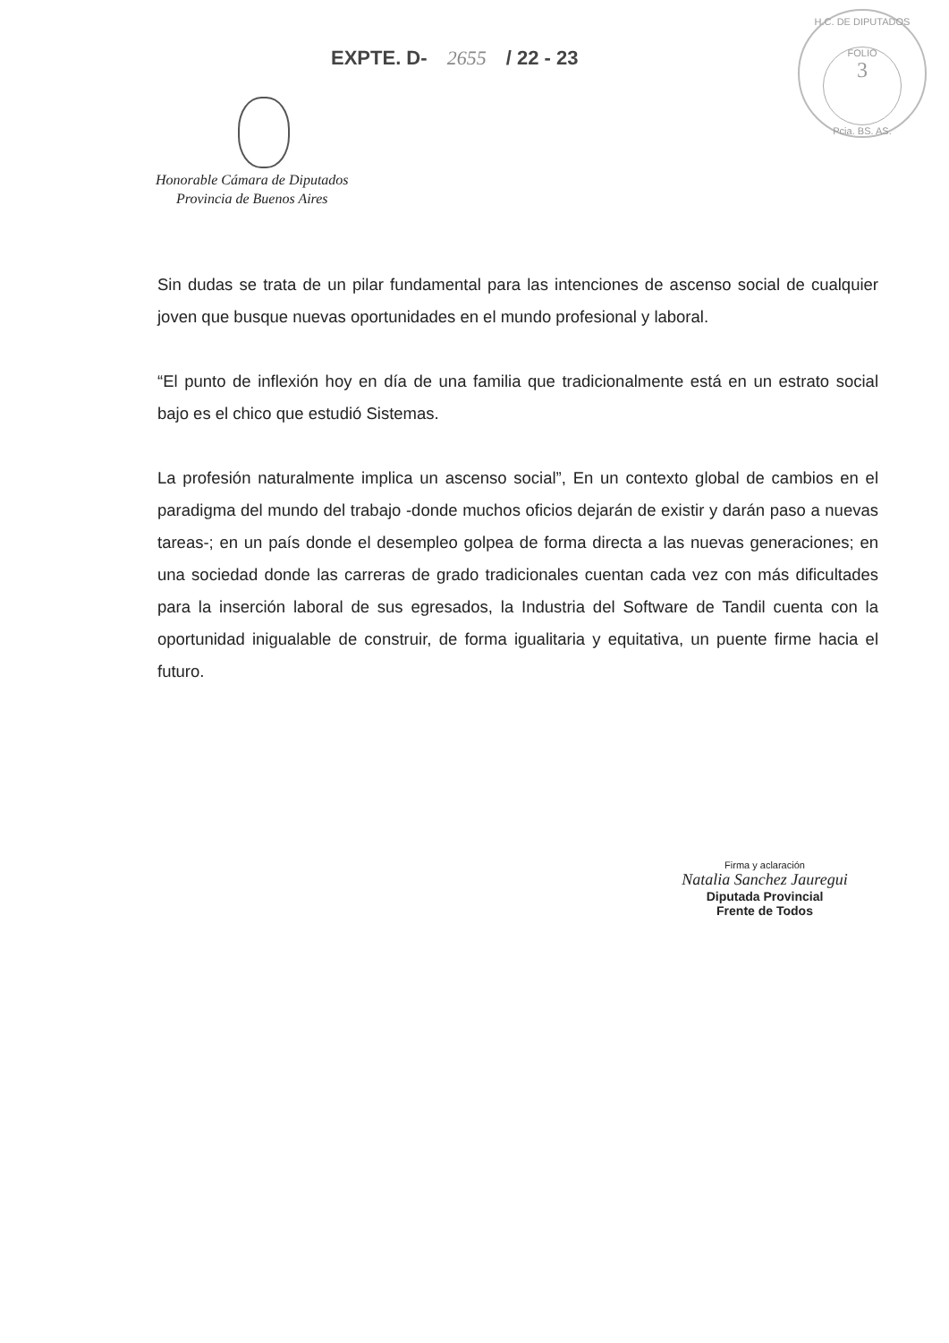EXPTE. D- 2655 / 22 - 23
H.C. DE DIPUTADOS
FOLIO
3
Pcia. BS. AS.
Honorable Cámara de Diputados
Provincia de Buenos Aires
Sin dudas se trata de un pilar fundamental para las intenciones de ascenso social de cualquier joven que busque nuevas oportunidades en el mundo profesional y laboral.
“El punto de inflexión hoy en día de una familia que tradicionalmente está en un estrato social bajo es el chico que estudió Sistemas.
La profesión naturalmente implica un ascenso social”, En un contexto global de cambios en el paradigma del mundo del trabajo -donde muchos oficios dejarán de existir y darán paso a nuevas tareas-; en un país donde el desempleo golpea de forma directa a las nuevas generaciones; en una sociedad donde las carreras de grado tradicionales cuentan cada vez con más dificultades para la inserción laboral de sus egresados, la Industria del Software de Tandil cuenta con la oportunidad inigualable de construir, de forma igualitaria y equitativa, un puente firme hacia el futuro.
Firma y aclaración
Natalia Sanchez Jauregui
Diputada Provincial
Frente de Todos